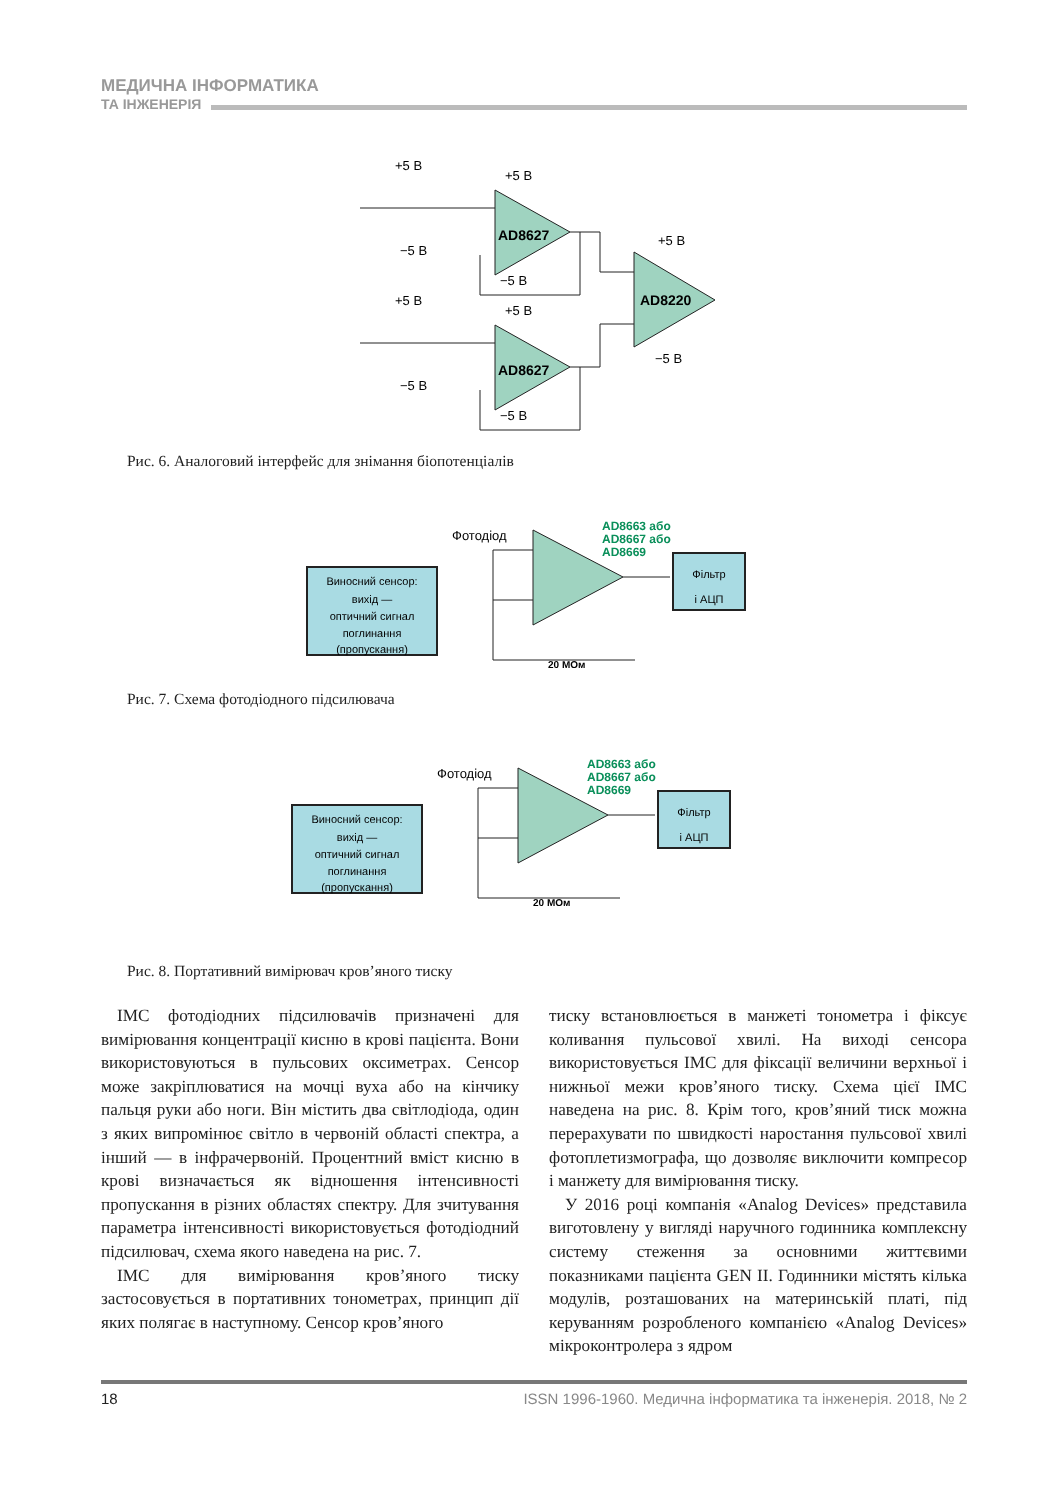МЕДИЧНА ІНФОРМАТИКА
ТА ІНЖЕНЕРІЯ
+5 В
−5 В
+5 В
−5 В
AD8627
+5 В
−5 В
+5 В
−5 В
AD8627
+5 В
AD8220
−5 В
Рис. 6. Аналоговий інтерфейс для знімання біопотенціалів
Виносний сенсор:
вихід —
оптичний сигнал
поглинання
(пропускання)
Фотодіод
AD8663 або
AD8667 або
AD8669
Фільтр
і АЦП
20 МОм
Рис. 7. Схема фотодіодного підсилювача
Виносний сенсор:
вихід —
оптичний сигнал
поглинання
(пропускання)
Фотодіод
AD8663 або
AD8667 або
AD8669
Фільтр
і АЦП
20 МОм
Рис. 8. Портативний вимірювач кров’яного тиску
ІМС фотодіодних підсилювачів призначені для вимірювання концентрації кисню в крові пацієнта. Вони використовуються в пульсових оксиметрах. Сенсор може закріплюватися на мочці вуха або на кінчику пальця руки або ноги. Він містить два світлодіода, один з яких випромінює світло в червоній області спектра, а інший — в інфрачервоній. Процентний вміст кисню в крові визначається як відношення інтенсивності пропускання в різних областях спектру. Для зчитування параметра інтенсивності використовується фотодіодний підсилювач, схема якого наведена на рис. 7.
ІМС для вимірювання кров’яного тиску застосовується в портативних тонометрах, принцип дії яких полягає в наступному. Сенсор кров’яного
тиску встановлюється в манжеті тонометра і фіксує коливання пульсової хвилі. На виході сенсора використовується ІМС для фіксації величини верхньої і нижньої межи кров’яного тиску. Схема цієї ІМС наведена на рис. 8. Крім того, кров’яний тиск можна перерахувати по швидкості наростання пульсової хвилі фотоплетизмографа, що дозволяє виключити компресор і манжету для вимірювання тиску.
У 2016 році компанія «Analog Devices» представила виготовлену у вигляді наручного годинника комплексну систему стеження за основними життєвими показниками пацієнта GEN II. Годинники містять кілька модулів, розташованих на материнській платі, під керуванням розробленого компанією «Analog Devices» мікроконтролера з ядром
18 ISSN 1996-1960. Медична інформатика та інженерія. 2018, № 2